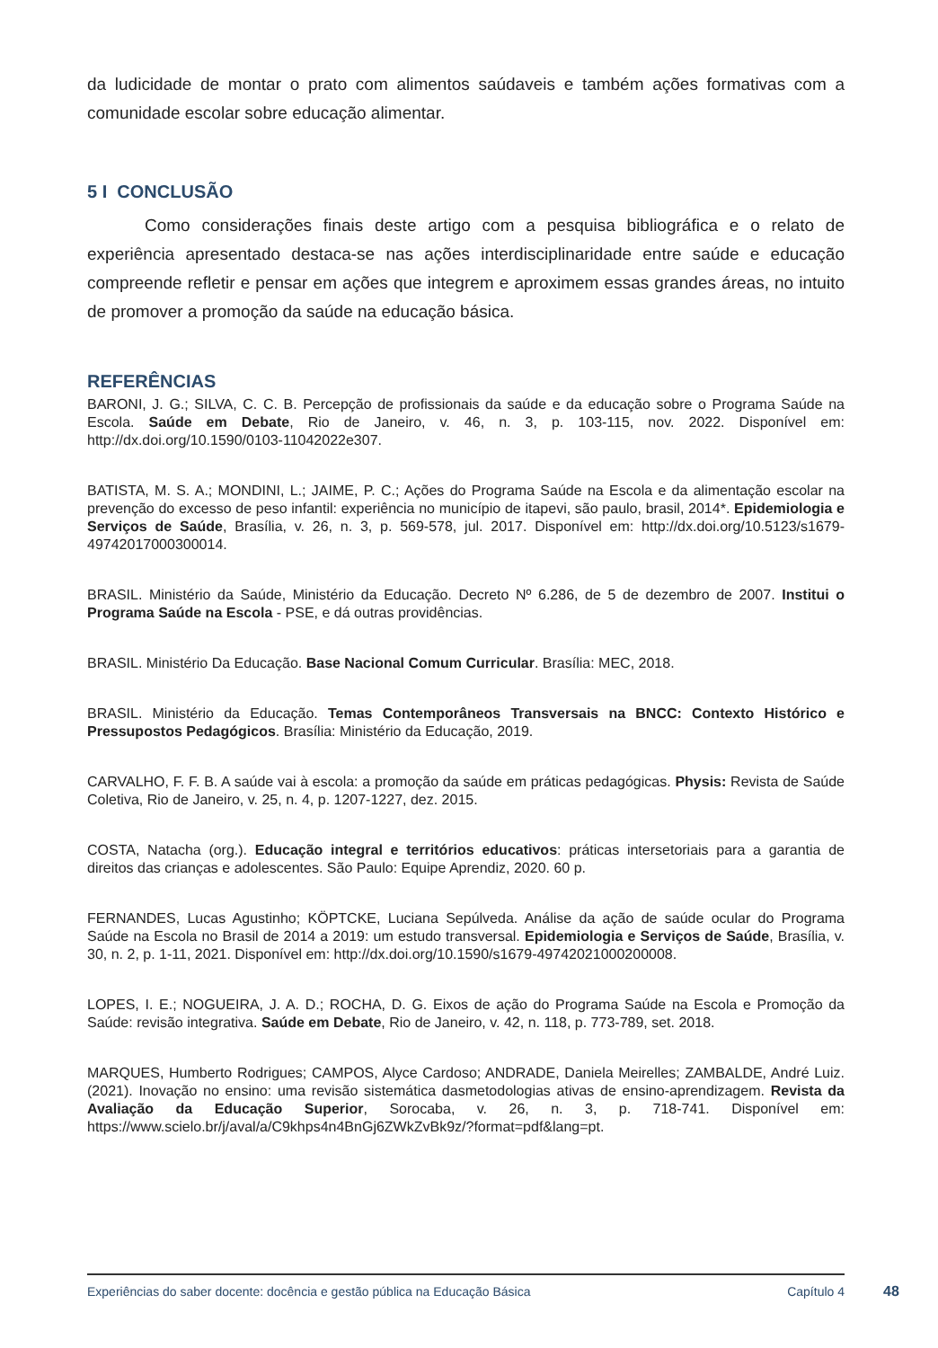da ludicidade de montar o prato com alimentos saúdaveis e também ações formativas com a comunidade escolar sobre educação alimentar.
5 I CONCLUSÃO
Como considerações finais deste artigo com a pesquisa bibliográfica e o relato de experiência apresentado destaca-se nas ações interdisciplinaridade entre saúde e educação compreende refletir e pensar em ações que integrem e aproximem essas grandes áreas, no intuito de promover a promoção da saúde na educação básica.
REFERÊNCIAS
BARONI, J. G.; SILVA, C. C. B. Percepção de profissionais da saúde e da educação sobre o Programa Saúde na Escola. Saúde em Debate, Rio de Janeiro, v. 46, n. 3, p. 103-115, nov. 2022. Disponível em: http://dx.doi.org/10.1590/0103-11042022e307.
BATISTA, M. S. A.; MONDINI, L.; JAIME, P. C.; Ações do Programa Saúde na Escola e da alimentação escolar na prevenção do excesso de peso infantil: experiência no município de itapevi, são paulo, brasil, 2014*. Epidemiologia e Serviços de Saúde, Brasília, v. 26, n. 3, p. 569-578, jul. 2017. Disponível em: http://dx.doi.org/10.5123/s1679-49742017000300014.
BRASIL. Ministério da Saúde, Ministério da Educação. Decreto Nº 6.286, de 5 de dezembro de 2007. Institui o Programa Saúde na Escola - PSE, e dá outras providências.
BRASIL. Ministério Da Educação. Base Nacional Comum Curricular. Brasília: MEC, 2018.
BRASIL. Ministério da Educação. Temas Contemporâneos Transversais na BNCC: Contexto Histórico e Pressupostos Pedagógicos. Brasília: Ministério da Educação, 2019.
CARVALHO, F. F. B. A saúde vai à escola: a promoção da saúde em práticas pedagógicas. Physis: Revista de Saúde Coletiva, Rio de Janeiro, v. 25, n. 4, p. 1207-1227, dez. 2015.
COSTA, Natacha (org.). Educação integral e territórios educativos: práticas intersetoriais para a garantia de direitos das crianças e adolescentes. São Paulo: Equipe Aprendiz, 2020. 60 p.
FERNANDES, Lucas Agustinho; KÖPTCKE, Luciana Sepúlveda. Análise da ação de saúde ocular do Programa Saúde na Escola no Brasil de 2014 a 2019: um estudo transversal. Epidemiologia e Serviços de Saúde, Brasília, v. 30, n. 2, p. 1-11, 2021. Disponível em: http://dx.doi.org/10.1590/s1679-49742021000200008.
LOPES, I. E.; NOGUEIRA, J. A. D.; ROCHA, D. G. Eixos de ação do Programa Saúde na Escola e Promoção da Saúde: revisão integrativa. Saúde em Debate, Rio de Janeiro, v. 42, n. 118, p. 773-789, set. 2018.
MARQUES, Humberto Rodrigues; CAMPOS, Alyce Cardoso; ANDRADE, Daniela Meirelles; ZAMBALDE, André Luiz. (2021). Inovação no ensino: uma revisão sistemática dasmetodologias ativas de ensino-aprendizagem. Revista da Avaliação da Educação Superior, Sorocaba, v. 26, n. 3, p. 718-741. Disponível em: https://www.scielo.br/j/aval/a/C9khps4n4BnGj6ZWkZvBk9z/?format=pdf&lang=pt.
Experiências do saber docente: docência e gestão pública na Educação Básica Capítulo 4
48